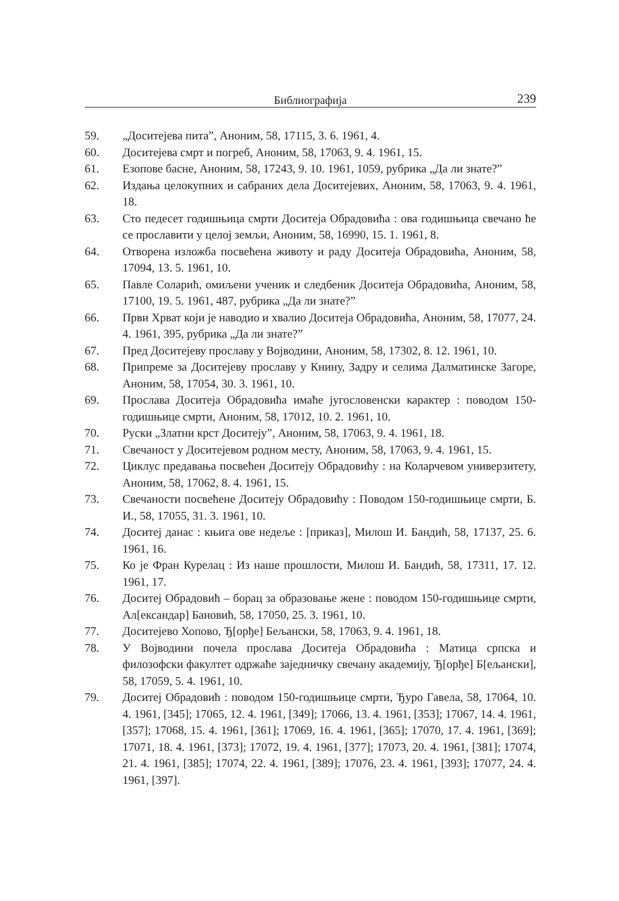Библиографија 239
59. „Доситејева пита”, Аноним, 58, 17115, 3. 6. 1961, 4.
60. Доситејева смрт и погреб, Аноним, 58, 17063, 9. 4. 1961, 15.
61. Езопове басне, Аноним, 58, 17243, 9. 10. 1961, 1059, рубрика „Да ли знате?”
62. Издања целокупних и сабраних дела Доситејевих, Аноним, 58, 17063, 9. 4. 1961, 18.
63. Сто педесет годишњица смрти Доситеја Обрадовића : ова годишњица свечано ће се прославити у целој земљи, Аноним, 58, 16990, 15. 1. 1961, 8.
64. Отворена изложба посвећена животу и раду Доситеја Обрадовића, Аноним, 58, 17094, 13. 5. 1961, 10.
65. Павле Соларић, омиљени ученик и следбеник Доситеја Обрадовића, Аноним, 58, 17100, 19. 5. 1961, 487, рубрика „Да ли знате?”
66. Први Хрват који је наводио и хвалио Доситеја Обрадовића, Аноним, 58, 17077, 24. 4. 1961, 395, рубрика „Да ли знате?”
67. Пред Доситејеву прославу у Војводини, Аноним, 58, 17302, 8. 12. 1961, 10.
68. Припреме за Доситејеву прославу у Книну, Задру и селима Далматинске Загоре, Аноним, 58, 17054, 30. 3. 1961, 10.
69. Прослава Доситеја Обрадовића имаће југословенски карактер : поводом 150-годишњице смрти, Аноним, 58, 17012, 10. 2. 1961, 10.
70. Руски „Златни крст Доситеју”, Аноним, 58, 17063, 9. 4. 1961, 18.
71. Свечаност у Доситејевом родном месту, Аноним, 58, 17063, 9. 4. 1961, 15.
72. Циклус предавања посвећен Доситеју Обрадовићу : на Коларчевом универзитету, Аноним, 58, 17062, 8. 4. 1961, 15.
73. Свечаности посвећене Доситеју Обрадовићу : Поводом 150-годишњице смрти, Б. И., 58, 17055, 31. 3. 1961, 10.
74. Доситеј данас : књига ове недеље : [приказ], Милош И. Бандић, 58, 17137, 25. 6. 1961, 16.
75. Ко је Фран Курелац : Из наше прошлости, Милош И. Бандић, 58, 17311, 17. 12. 1961, 17.
76. Доситеј Обрадовић – борац за образовање жене : поводом 150-годишњице смрти, Ал[ександар] Бановић, 58, 17050, 25. 3. 1961, 10.
77. Доситејево Хопово, Ђ[орђе] Бељански, 58, 17063, 9. 4. 1961, 18.
78. У Војводини почела прослава Доситеја Обрадовића : Матица српска и филозофски факултет одржаће заједничку свечану академију, Ђ[орђе] Б[ељански], 58, 17059, 5. 4. 1961, 10.
79. Доситеј Обрадовић : поводом 150-годишњице смрти, Ђуро Гавела, 58, 17064, 10. 4. 1961, [345]; 17065, 12. 4. 1961, [349]; 17066, 13. 4. 1961, [353]; 17067, 14. 4. 1961, [357]; 17068, 15. 4. 1961, [361]; 17069, 16. 4. 1961, [365]; 17070, 17. 4. 1961, [369]; 17071, 18. 4. 1961, [373]; 17072, 19. 4. 1961, [377]; 17073, 20. 4. 1961, [381]; 17074, 21. 4. 1961, [385]; 17074, 22. 4. 1961, [389]; 17076, 23. 4. 1961, [393]; 17077, 24. 4. 1961, [397].